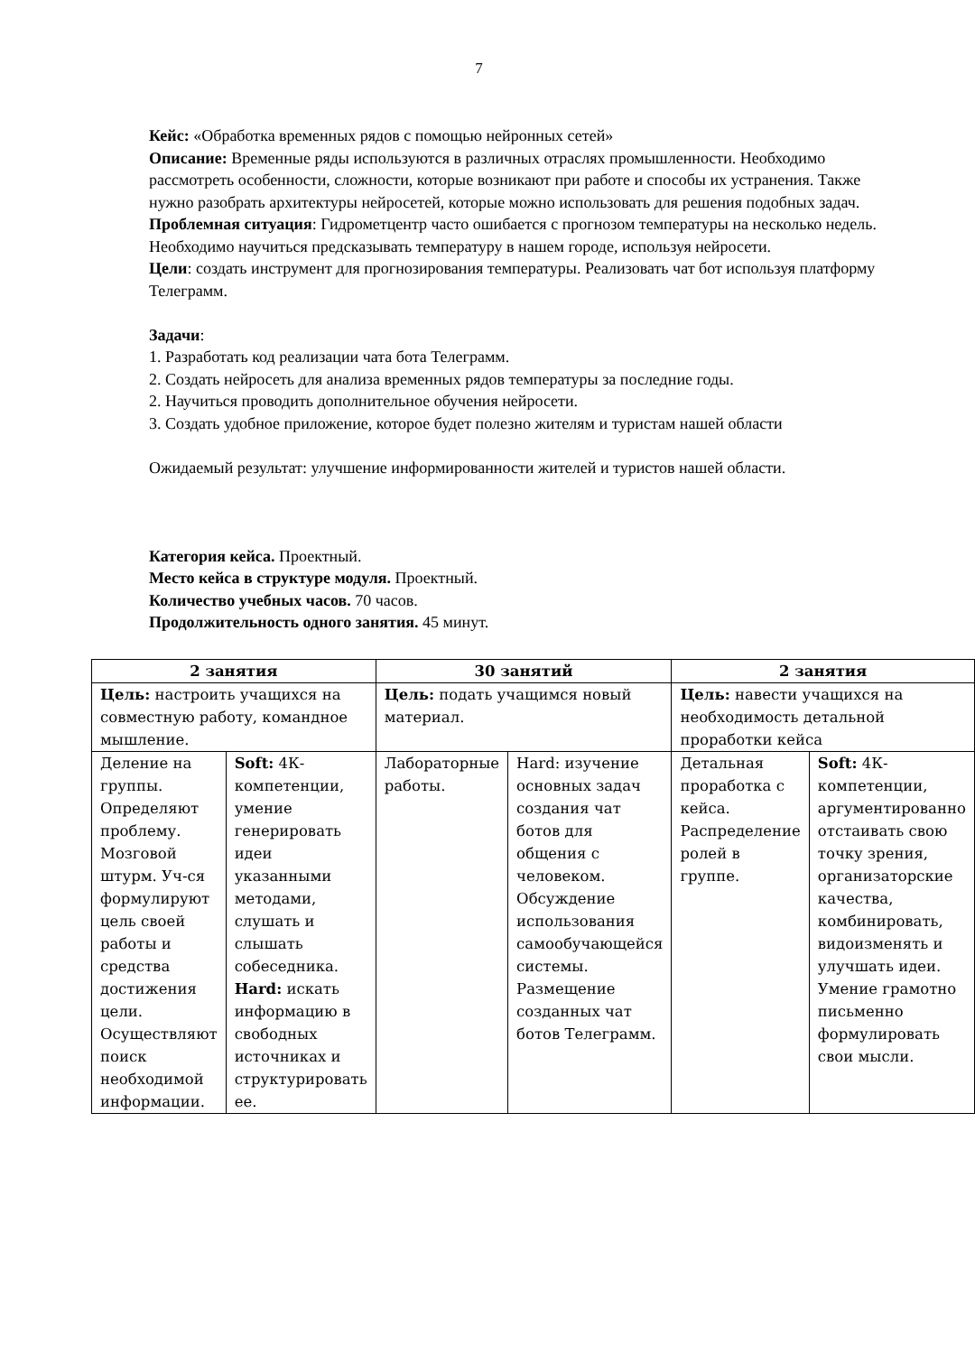7
Кейс: «Обработка временных рядов с помощью нейронных сетей»
Описание: Временные ряды используются в различных отраслях промышленности. Необходимо рассмотреть особенности, сложности, которые возникают при работе и способы их устранения. Также нужно разобрать архитектуры нейросетей, которые можно использовать для решения подобных задач.
Проблемная ситуация: Гидрометцентр часто ошибается с прогнозом температуры на несколько недель. Необходимо научиться предсказывать температуру в нашем городе, используя нейросети.
Цели: создать инструмент для прогнозирования температуры. Реализовать чат бот используя платформу Телеграмм.
Задачи:
1. Разработать код реализации чата бота Телеграмм.
2. Создать нейросеть для анализа временных рядов температуры за последние годы.
2. Научиться проводить дополнительное обучения нейросети.
3. Создать удобное приложение, которое будет полезно жителям и туристам нашей области
Ожидаемый результат: улучшение информированности жителей и туристов нашей области.
Категория кейса. Проектный.
Место кейса в структуре модуля. Проектный.
Количество учебных часов. 70 часов.
Продолжительность одного занятия. 45 минут.
| 2 занятия | | 30 занятий | | 2 занятия | |
| --- | --- | --- | --- | --- | --- |
| Цель: настроить учащихся на совместную работу, командное мышление. | | Цель: подать учащимся новый материал. | | Цель: навести учащихся на необходимость детальной проработки кейса | |
| Деление на группы. Определяют проблему. Мозговой штурм. Уч-ся формулируют цель своей работы и средства достижения цели. Осуществляют поиск необходимой информации. | Soft: 4К-компетенции, умение генерировать идеи указанными методами, слушать и слышать собеседника. Hard: искать информацию в свободных источниках и структурировать ее. | Лабораторные работы. | Hard: изучение основных задач создания чат ботов для общения с человеком. Обсуждение использования самообучающейся системы. Размещение созданных чат ботов Телеграмм. | Детальная проработка с кейса. Распределение ролей в группе. | Soft: 4К-компетенции, аргументированно отстаивать свою точку зрения, организаторские качества, комбинировать, видоизменять и улучшать идеи. Умение грамотно письменно формулировать свои мысли. |